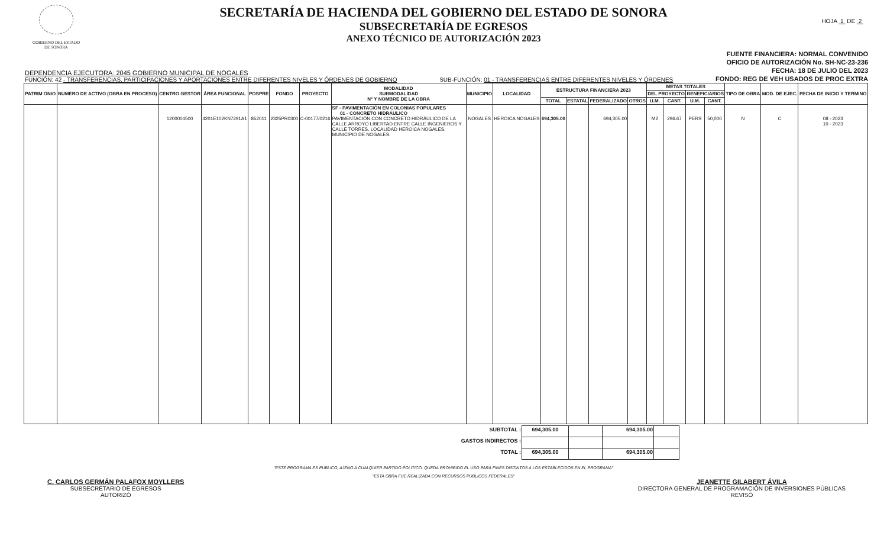GOBIERNO DEL ESTADO
DE SONORA
SECRETARÍA DE HACIENDA DEL GOBIERNO DEL ESTADO DE SONORA
SUBSECRETARÍA DE EGRESOS
ANEXO TÉCNICO DE AUTORIZACIÓN 2023
HOJA 1 DE 2
DEPENDENCIA EJECUTORA: 2045 GOBIERNO MUNICIPAL DE NOGALES
FUNCIÓN: 42 - TRANSFERENCIAS, PARTICIPACIONES Y APORTACIONES ENTRE DIFERENTES NIVELES Y ÓRDENES DE GOBIERNO
SUB-FUNCIÓN: 01 - TRANSFERENCIAS ENTRE DIFERENTES NIVELES Y ÓRDENES
FUENTE FINANCIERA: NORMAL CONVENIDO
OFICIO DE AUTORIZACIÓN No. SH-NC-23-236
FECHA: 18 DE JULIO DEL 2023
FONDO: REG DE VEH USADOS DE PROC EXTRA
| PATRIM ONIO | NUMERO DE ACTIVO (OBRA EN PROCESO) | CENTRO GESTOR | ÁREA FUNCIONAL | POSPRE | FONDO | PROYECTO | MODALIDAD SUBMODALIDAD N° Y NOMBRE DE LA OBRA | MUNICIPIO | LOCALIDAD | ESTRUCTURA FINANCIERA 2023 | | | | METAS TOTALES | | | | TIPO DE OBRA | MOD. DE EJEC. | FECHA DE INICIO Y TERMINO |
| --- | --- | --- | --- | --- | --- | --- | --- | --- | --- | --- | --- | --- | --- | --- | --- | --- | --- | --- | --- | --- |
| | | | | | | | | | | | | | | DEL PROYECTO | | BENEFICIARIOS | | | | |
| | | | | | | | | | | TOTAL | ESTATAL | FEDERALIZADO | OTROS | U.M. | CANT. | U.M. | CANT. | | | |
| | | 1200004500 | 4201E102KN7291A1 | 852011 | 2325PR0300 | C-00177/0216 | SF - PAVIMENTACIÓN EN COLONIAS POPULARES 01 - CONCRETO HIDRÁULICO PAVIMENTACIÓN CON CONCRETO HIDRÁULICO DE LA CALLE ARROYO LIBERTAD ENTRE CALLE INGENIEROS Y CALLE TORRES, LOCALIDAD HEROICA NOGALES, MUNICIPIO DE NOGALES. | NOGALES | HEROICA NOGALES | 694,305.00 | | 694,305.00 | | M2 | 296.67 | PERS | 50,000 | N | C | 08 - 2023 10 - 2023 |
| SUBTOTAL : | 694,305.00 | | 694,305.00 | |
| GASTOS INDIRECTOS : | | | | |
| TOTAL : | 694,305.00 | | 694,305.00 | |
"ESTE PROGRAMA ES PÚBLICO, AJENO A CUALQUIER PARTIDO POLÍTICO. QUEDA PROHIBIDO EL USO PARA FINES DISTINTOS A LOS ESTABLECIDOS EN EL PROGRAMA"
"ESTA OBRA FUE REALIZADA CON RECURSOS PÚBLICOS FEDERALES"
C. CARLOS GERMÁN PALAFOX MOYLLERS
SUBSECRETARIO DE EGRESOS
AUTORIZÓ
JEANETTE GILABERT ÁVILA
DIRECTORA GENERAL DE PROGRAMACIÓN DE INVERSIONES PÚBLICAS
REVISÓ